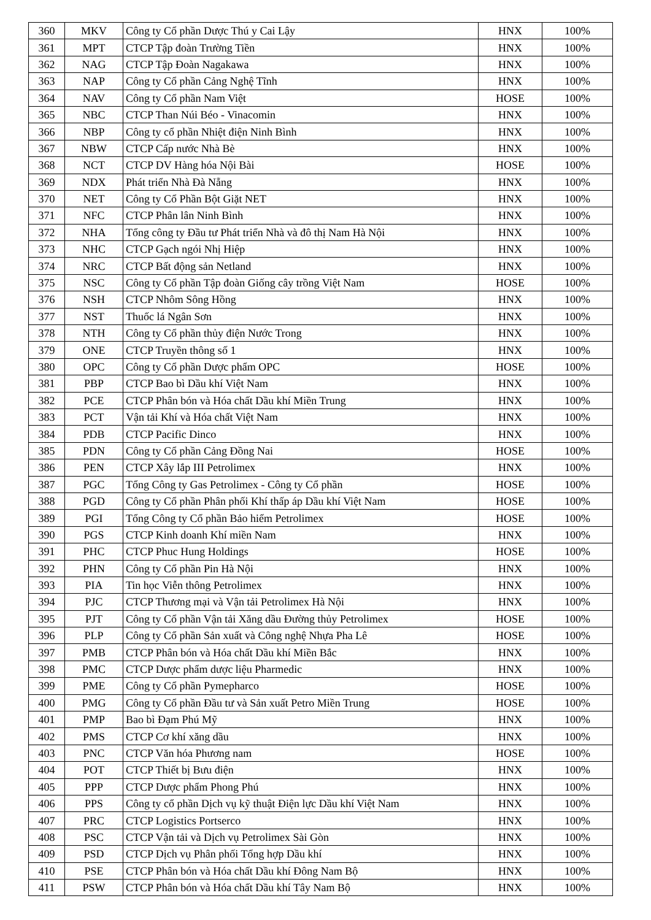| 360 | MKV | Công ty Cổ phần Dược Thú y Cai Lậy | HNX | 100% |
| 361 | MPT | CTCP Tập đoàn Trường Tiền | HNX | 100% |
| 362 | NAG | CTCP Tập Đoàn Nagakawa | HNX | 100% |
| 363 | NAP | Công ty Cổ phần Cảng Nghệ Tĩnh | HNX | 100% |
| 364 | NAV | Công ty Cổ phần Nam Việt | HOSE | 100% |
| 365 | NBC | CTCP Than Núi Béo - Vinacomin | HNX | 100% |
| 366 | NBP | Công ty cổ phần Nhiệt điện Ninh Bình | HNX | 100% |
| 367 | NBW | CTCP Cấp nước Nhà Bè | HNX | 100% |
| 368 | NCT | CTCP DV Hàng hóa Nội Bài | HOSE | 100% |
| 369 | NDX | Phát triển Nhà Đà Nẵng | HNX | 100% |
| 370 | NET | Công ty Cổ Phần Bột Giặt NET | HNX | 100% |
| 371 | NFC | CTCP Phân lân Ninh Bình | HNX | 100% |
| 372 | NHA | Tổng công ty Đầu tư Phát triển Nhà và đô thị Nam Hà Nội | HNX | 100% |
| 373 | NHC | CTCP Gạch ngói Nhị Hiệp | HNX | 100% |
| 374 | NRC | CTCP Bất động sản Netland | HNX | 100% |
| 375 | NSC | Công ty Cổ phần Tập đoàn Giống cây trồng Việt Nam | HOSE | 100% |
| 376 | NSH | CTCP Nhôm Sông Hồng | HNX | 100% |
| 377 | NST | Thuốc lá Ngân Sơn | HNX | 100% |
| 378 | NTH | Công ty Cổ phần thủy điện Nước Trong | HNX | 100% |
| 379 | ONE | CTCP Truyền thông số 1 | HNX | 100% |
| 380 | OPC | Công ty Cổ phần Dược phẩm OPC | HOSE | 100% |
| 381 | PBP | CTCP Bao bì Dầu khí Việt Nam | HNX | 100% |
| 382 | PCE | CTCP Phân bón và Hóa chất Dầu khí Miền Trung | HNX | 100% |
| 383 | PCT | Vận tải Khí và Hóa chất Việt Nam | HNX | 100% |
| 384 | PDB | CTCP Pacific Dinco | HNX | 100% |
| 385 | PDN | Công ty Cổ phần Cảng Đồng Nai | HOSE | 100% |
| 386 | PEN | CTCP Xây lắp III Petrolimex | HNX | 100% |
| 387 | PGC | Tổng Công ty Gas Petrolimex - Công ty Cổ phần | HOSE | 100% |
| 388 | PGD | Công ty Cổ phần Phân phối Khí thấp áp Dầu khí Việt Nam | HOSE | 100% |
| 389 | PGI | Tổng Công ty Cổ phần Bảo hiểm Petrolimex | HOSE | 100% |
| 390 | PGS | CTCP Kinh doanh Khí miền Nam | HNX | 100% |
| 391 | PHC | CTCP Phuc Hung Holdings | HOSE | 100% |
| 392 | PHN | Công ty Cổ phần Pin Hà Nội | HNX | 100% |
| 393 | PIA | Tin học Viễn thông Petrolimex | HNX | 100% |
| 394 | PJC | CTCP Thương mại và Vận tải Petrolimex Hà Nội | HNX | 100% |
| 395 | PJT | Công ty Cổ phần Vận tải Xăng dầu Đường thủy Petrolimex | HOSE | 100% |
| 396 | PLP | Công ty Cổ phần Sản xuất và Công nghệ Nhựa Pha Lê | HOSE | 100% |
| 397 | PMB | CTCP Phân bón và Hóa chất Dầu khí Miền Bắc | HNX | 100% |
| 398 | PMC | CTCP Dược phẩm dược liệu Pharmedic | HNX | 100% |
| 399 | PME | Công ty Cổ phần Pymepharco | HOSE | 100% |
| 400 | PMG | Công ty Cổ phần Đầu tư và Sản xuất Petro Miền Trung | HOSE | 100% |
| 401 | PMP | Bao bì Đạm Phú Mỹ | HNX | 100% |
| 402 | PMS | CTCP Cơ khí xăng dầu | HNX | 100% |
| 403 | PNC | CTCP Văn hóa Phương nam | HOSE | 100% |
| 404 | POT | CTCP Thiết bị Bưu điện | HNX | 100% |
| 405 | PPP | CTCP Dược phẩm Phong Phú | HNX | 100% |
| 406 | PPS | Công ty cổ phần Dịch vụ kỹ thuật Điện lực Dầu khí Việt Nam | HNX | 100% |
| 407 | PRC | CTCP Logistics Portserco | HNX | 100% |
| 408 | PSC | CTCP Vận tải và Dịch vụ Petrolimex Sài Gòn | HNX | 100% |
| 409 | PSD | CTCP Dịch vụ Phân phối Tổng hợp Dầu khí | HNX | 100% |
| 410 | PSE | CTCP Phân bón và Hóa chất Dầu khí Đông Nam Bộ | HNX | 100% |
| 411 | PSW | CTCP Phân bón và Hóa chất Dầu khí Tây Nam Bộ | HNX | 100% |